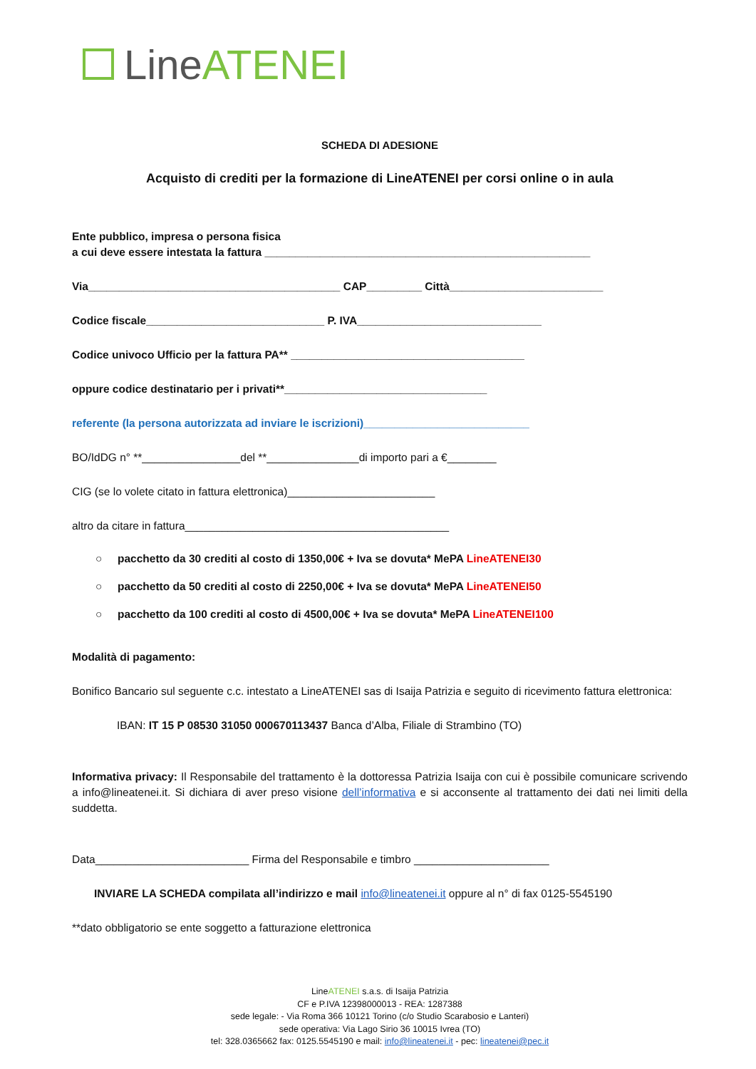Line ATENEI
SCHEDA DI ADESIONE
Acquisto di crediti per la formazione di LineATENEI per corsi online o in aula
Ente pubblico, impresa o persona fisica
a cui deve essere intestata la fattura _____________________________________________________
Via_________________________________________ CAP_________ Città_________________________
Codice fiscale_____________________________ P. IVA______________________________
Codice univoco Ufficio per la fattura PA** ______________________________________
oppure codice destinatario per i privati**_________________________________
referente (la persona autorizzata ad inviare le iscrizioni)___________________________
BO/IdDG n° **________________del **_______________di importo pari a €________
CIG (se lo volete citato in fattura elettronica)________________________
altro da citare in fattura___________________________________________
○ pacchetto da 30 crediti al costo di 1350,00€ + Iva se dovuta* MePA LineATENEI30
○ pacchetto da 50 crediti al costo di 2250,00€ + Iva se dovuta* MePA LineATENEI50
○ pacchetto da 100 crediti al costo di 4500,00€ + Iva se dovuta* MePA LineATENEI100
Modalità di pagamento:
Bonifico Bancario sul seguente c.c. intestato a LineATENEI sas di Isaija Patrizia e seguito di ricevimento fattura elettronica:
IBAN: IT 15 P 08530 31050 000670113437 Banca d’Alba, Filiale di Strambino (TO)
Informativa privacy: Il Responsabile del trattamento è la dottoressa Patrizia Isaija con cui è possibile comunicare scrivendo a info@lineatenei.it. Si dichiara di aver preso visione dell’informativa e si acconsente al trattamento dei dati nei limiti della suddetta.
Data_________________________ Firma del Responsabile e timbro ______________________
INVIARE LA SCHEDA compilata all’indirizzo e mail info@lineatenei.it oppure al n° di fax 0125-5545190
**dato obbligatorio se ente soggetto a fatturazione elettronica
LineATENEI s.a.s. di Isaija Patrizia
CF e P.IVA 12398000013 - REA: 1287388
sede legale: - Via Roma 366 10121 Torino (c/o Studio Scarabosio e Lanteri)
sede operativa: Via Lago Sirio 36 10015 Ivrea (TO)
tel: 328.0365662 fax: 0125.5545190 e mail: info@lineatenei.it - pec: lineatenei@pec.it